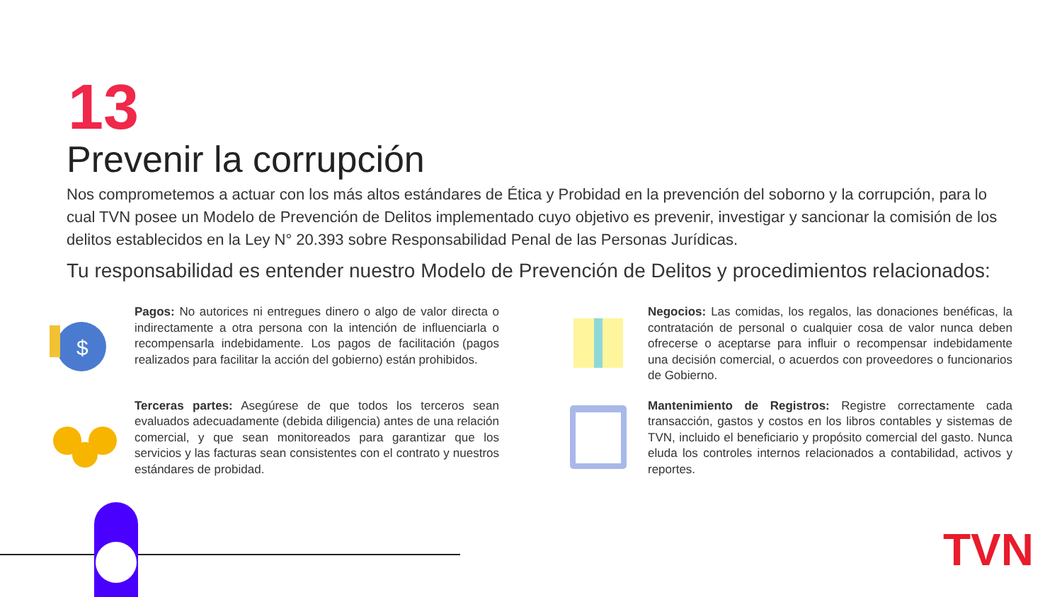13
Prevenir la corrupción
Nos comprometemos a actuar con los más altos estándares de Ética y Probidad en la prevención del soborno y la corrupción, para lo cual TVN posee un Modelo de Prevención de Delitos implementado cuyo objetivo es prevenir, investigar y sancionar la comisión de los delitos establecidos en la Ley N° 20.393 sobre Responsabilidad Penal de las Personas Jurídicas.
Tu responsabilidad es entender nuestro Modelo de Prevención de Delitos y procedimientos relacionados:
$
Pagos: No autorices ni entregues dinero o algo de valor directa o indirectamente a otra persona con la intención de influenciarla o recompensarla indebidamente. Los pagos de facilitación (pagos realizados para facilitar la acción del gobierno) están prohibidos.
Negocios: Las comidas, los regalos, las donaciones benéficas, la contratación de personal o cualquier cosa de valor nunca deben ofrecerse o aceptarse para influir o recompensar indebidamente una decisión comercial, o acuerdos con proveedores o funcionarios de Gobierno.
Terceras partes: Asegúrese de que todos los terceros sean evaluados adecuadamente (debida diligencia) antes de una relación comercial, y que sean monitoreados para garantizar que los servicios y las facturas sean consistentes con el contrato y nuestros estándares de probidad.
Mantenimiento de Registros: Registre correctamente cada transacción, gastos y costos en los libros contables y sistemas de TVN, incluido el beneficiario y propósito comercial del gasto. Nunca eluda los controles internos relacionados a contabilidad, activos y reportes.
TVN